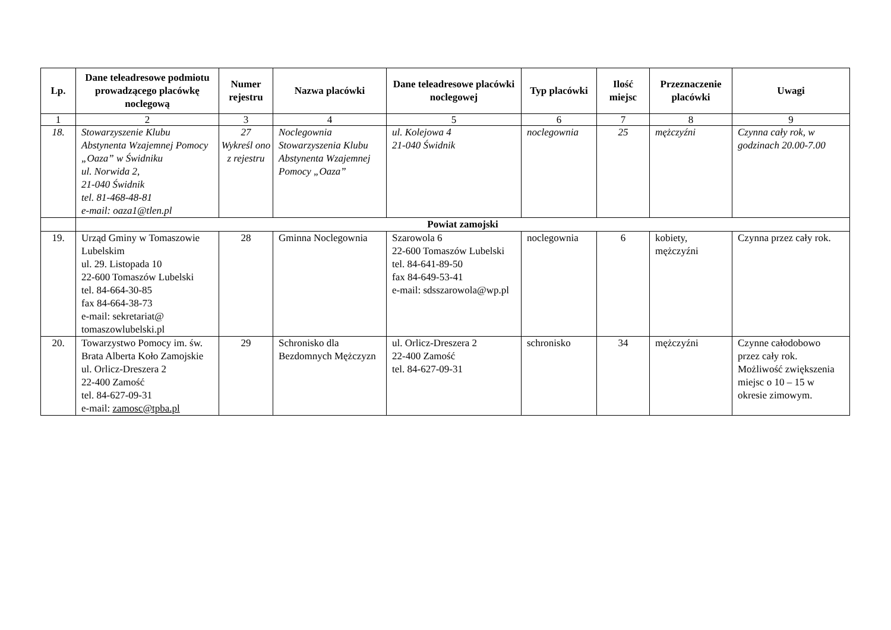| Lp. | Dane teleadresowe podmiotu prowadzącego placówkę noclegową | Numer rejestru | Nazwa placówki | Dane teleadresowe placówki noclegowej | Typ placówki | Ilość miejsc | Przeznaczenie placówki | Uwagi |
| --- | --- | --- | --- | --- | --- | --- | --- | --- |
| 1 | 2 | 3 | 4 | 5 | 6 | 7 | 8 | 9 |
| 18. | Stowarzyszenie Klubu Abstynenta Wzajemnej Pomocy „Oaza” w Świdniku ul. Norwida 2, 21-040 Świdnik tel. 81-468-48-81 e-mail: oaza1@tlen.pl | 27 Wykreśl ono z rejestru | Noclegownia Stowarzyszenia Klubu Abstynenta Wzajemnej Pomocy „Oaza” | ul. Kolejowa 4 21-040 Świdnik | noclegownia | 25 | mężczyźni | Czynna cały rok, w godzinach 20.00-7.00 |
| | Powiat zamojski | | | | | | | |
| 19. | Urząd Gminy w Tomaszowie Lubelskim ul. 29. Listopada 10 22-600 Tomaszów Lubelski tel. 84-664-30-85 fax 84-664-38-73 e-mail: sekretariat@ tomaszowlubelski.pl | 28 | Gminna Noclegownia | Szarowola 6 22-600 Tomaszów Lubelski tel. 84-641-89-50 fax 84-649-53-41 e-mail: sdsszarowola@wp.pl | noclegownia | 6 | kobiety, mężczyźni | Czynna przez cały rok. |
| 20. | Towarzystwo Pomocy im. św. Brata Alberta Koło Zamojskie ul. Orlicz-Dreszera 2 22-400 Zamość tel. 84-627-09-31 e-mail: zamosc@tpba.pl | 29 | Schronisko dla Bezdomnych Mężczyzn | ul. Orlicz-Dreszera 2 22-400 Zamość tel. 84-627-09-31 | schronisko | 34 | mężczyźni | Czynne całodobowo przez cały rok. Możliwość zwiększenia miejsc o 10 – 15 w okresie zimowym. |